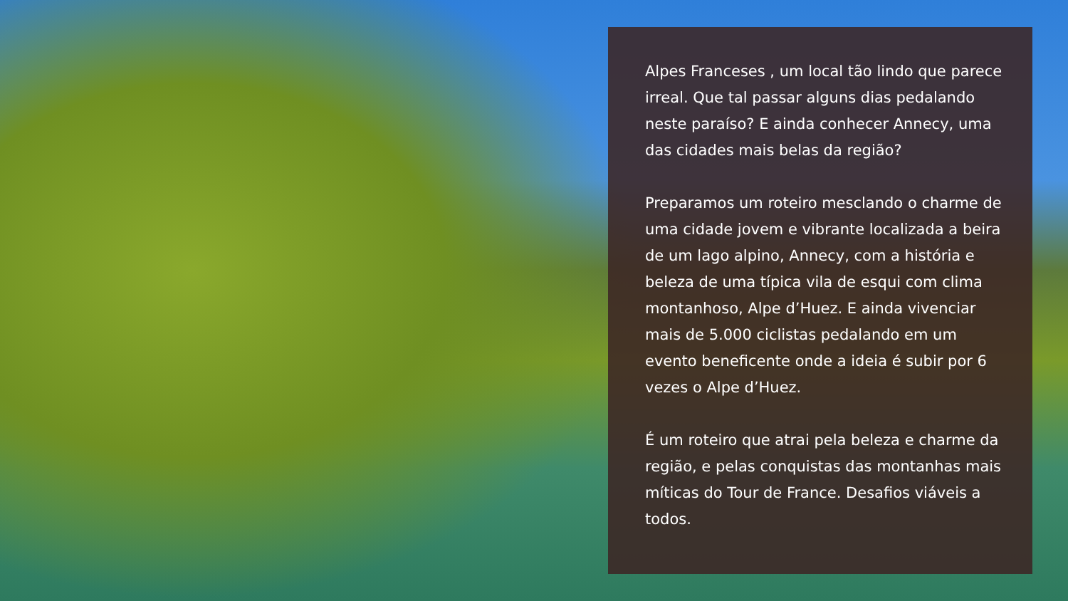Alpes Franceses , um local tão lindo que parece irreal. Que tal passar alguns dias pedalando neste paraíso? E ainda conhecer Annecy, uma das cidades mais belas da região?
Preparamos um roteiro mesclando o charme de uma cidade jovem e vibrante localizada a beira de um lago alpino, Annecy, com a história e beleza de uma típica vila de esqui com clima montanhoso, Alpe d’Huez. E ainda vivenciar mais de 5.000 ciclistas pedalando em um evento beneficente onde a ideia é subir por 6 vezes o Alpe d’Huez.
É um roteiro que atrai pela beleza e charme da região, e pelas conquistas das montanhas mais míticas do Tour de France. Desafios viáveis a todos.